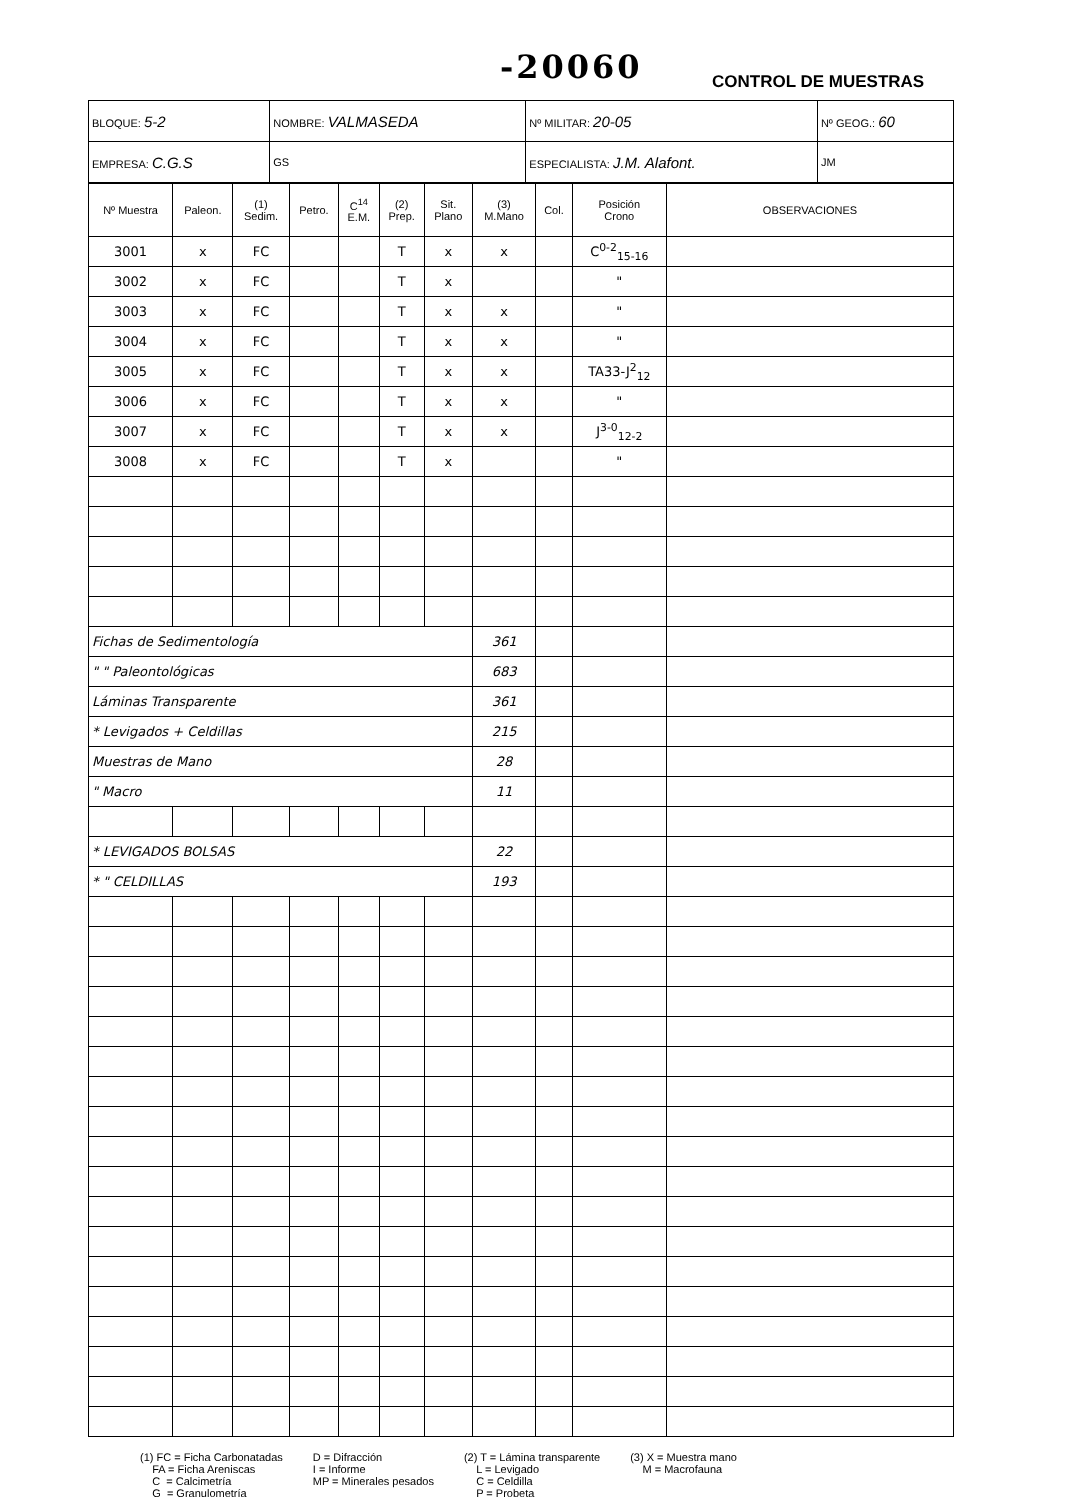-20060 CONTROL DE MUESTRAS
| BLOQUE: 5-2 | NOMBRE: VALMASEDA | | | Nº MILITAR: 20-05 | Nº GEOG.: 60 |
| EMPRESA: C.G.S | | GS | ESPECIALISTA: J.M. Alafont. | | JM |
| Nº Muestra | Paleon. | (1) Sedim. | Petro. | C<sup>14</sup> E.M. | (2) Prep. | Sit. Plano | (3) M.Mano | Col. | Posición Crono | OBSERVACIONES |
| --- | --- | --- | --- | --- | --- | --- | --- | --- | --- | --- |
| 3001 | x | FC | | | T | x | x | | C<sup>0-2</sup><sub>15-16</sub> | |
| 3002 | x | FC | | | T | x | | | " | |
| 3003 | x | FC | | | T | x | x | | " | |
| 3004 | x | FC | | | T | x | x | | " | |
| 3005 | x | FC | | | T | x | x | | TA33-J<sup>2</sup><sub>12</sub> | |
| 3006 | x | FC | | | T | x | x | | " | |
| 3007 | x | FC | | | T | x | x | | J<sup>3-0</sup><sub>12-2</sub> | |
| 3008 | x | FC | | | T | x | | | " | |
| Fichas de Sedimentología | | | | | | | 361 | | | |
| " " Paleontológicas | | | | | | | 683 | | | |
| Láminas Transparente | | | | | | | 361 | | | |
| * Levigados + Celdillas | | | | | | | 215 | | | |
| Muestras de Mano | | | | | | | 28 | | | |
| " Macro | | | | | | | 11 | | | |
| * LEVIGADOS BOLSAS | | | | | | | 22 | | | |
| * " CELDILLAS | | | | | | | 193 | | | |
(1) FC = Ficha Carbonatadas FA = Ficha Areniscas C = Calcimetría G = Granulometría
D = Difracción I = Informe MP = Minerales pesados
(2) T = Lámina transparente L = Levigado C = Celdilla P = Probeta
(3) X = Muestra mano M = Macrofauna